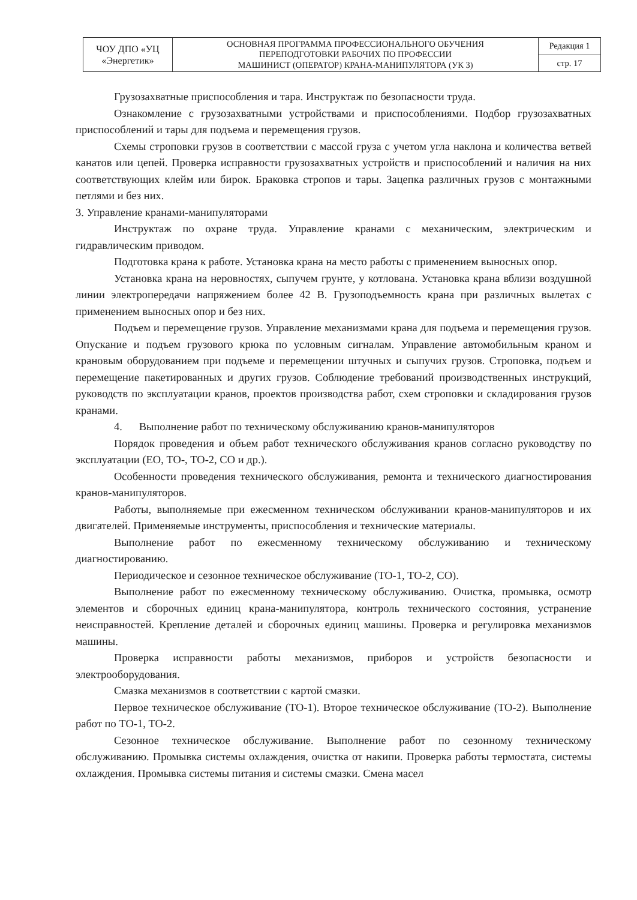| ЧОУ ДПО «УЦ «Энергетик» | ОСНОВНАЯ ПРОГРАММА ПРОФЕССИОНАЛЬНОГО ОБУЧЕНИЯ ПЕРЕПОДГОТОВКИ РАБОЧИХ ПО ПРОФЕССИИ МАШИНИСТ (ОПЕРАТОР) КРАНА-МАНИПУЛЯТОРА (УК 3) | Редакция 1 |
| | | стр. 17 |
Грузозахватные приспособления и тара. Инструктаж по безопасности труда.
Ознакомление с грузозахватными устройствами и приспособлениями. Подбор грузозахватных приспособлений и тары для подъема и перемещения грузов.
Схемы строповки грузов в соответствии с массой груза с учетом угла наклона и количества ветвей канатов или цепей. Проверка исправности грузозахватных устройств и приспособлений и наличия на них соответствующих клейм или бирок. Браковка стропов и тары. Зацепка различных грузов с монтажными петлями и без них.
3. Управление кранами-манипуляторами
Инструктаж по охране труда. Управление кранами с механическим, электрическим и гидравлическим приводом.
Подготовка крана к работе. Установка крана на место работы с применением выносных опор.
Установка крана на неровностях, сыпучем грунте, у котлована. Установка крана вблизи воздушной линии электропередачи напряжением более 42 В. Грузоподъемность крана при различных вылетах с применением выносных опор и без них.
Подъем и перемещение грузов. Управление механизмами крана для подъема и перемещения грузов. Опускание и подъем грузового крюка по условным сигналам. Управление автомобильным краном и крановым оборудованием при подъеме и перемещении штучных и сыпучих грузов. Строповка, подъем и перемещение пакетированных и других грузов. Соблюдение требований производственных инструкций, руководств по эксплуатации кранов, проектов производства работ, схем строповки и складирования грузов кранами.
4. Выполнение работ по техническому обслуживанию кранов-манипуляторов
Порядок проведения и объем работ технического обслуживания кранов согласно руководству по эксплуатации (ЕО, ТО-, ТО-2, СО и др.).
Особенности проведения технического обслуживания, ремонта и технического диагностирования кранов-манипуляторов.
Работы, выполняемые при ежесменном техническом обслуживании кранов-манипуляторов и их двигателей. Применяемые инструменты, приспособления и технические материалы.
Выполнение работ по ежесменному техническому обслуживанию и техническому диагностированию.
Периодическое и сезонное техническое обслуживание (ТО-1, ТО-2, СО).
Выполнение работ по ежесменному техническому обслуживанию. Очистка, промывка, осмотр элементов и сборочных единиц крана-манипулятора, контроль технического состояния, устранение неисправностей. Крепление деталей и сборочных единиц машины. Проверка и регулировка механизмов машины.
Проверка исправности работы механизмов, приборов и устройств безопасности и электрооборудования.
Смазка механизмов в соответствии с картой смазки.
Первое техническое обслуживание (ТО-1). Второе техническое обслуживание (ТО-2). Выполнение работ по ТО-1, ТО-2.
Сезонное техническое обслуживание. Выполнение работ по сезонному техническому обслуживанию. Промывка системы охлаждения, очистка от накипи. Проверка работы термостата, системы охлаждения. Промывка системы питания и системы смазки. Смена масел